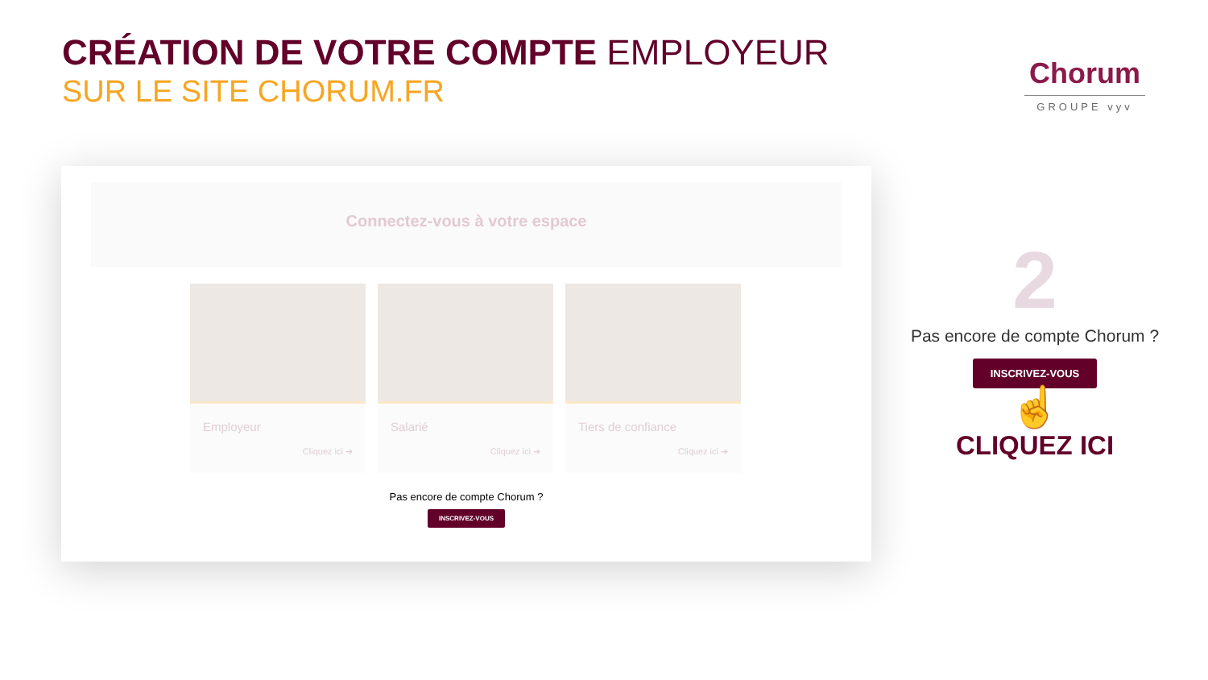CRÉATION DE VOTRE COMPTE EMPLOYEUR
SUR LE SITE CHORUM.FR
Chorum
GROUPE vyv
Connectez-vous à votre espace
Employeur
Cliquez ici ➔
Salarié
Cliquez ici ➔
Tiers de confiance
Cliquez ici ➔
Pas encore de compte Chorum ?
INSCRIVEZ-VOUS
2
Pas encore de compte Chorum ?
INSCRIVEZ-VOUS
☝
CLIQUEZ ICI